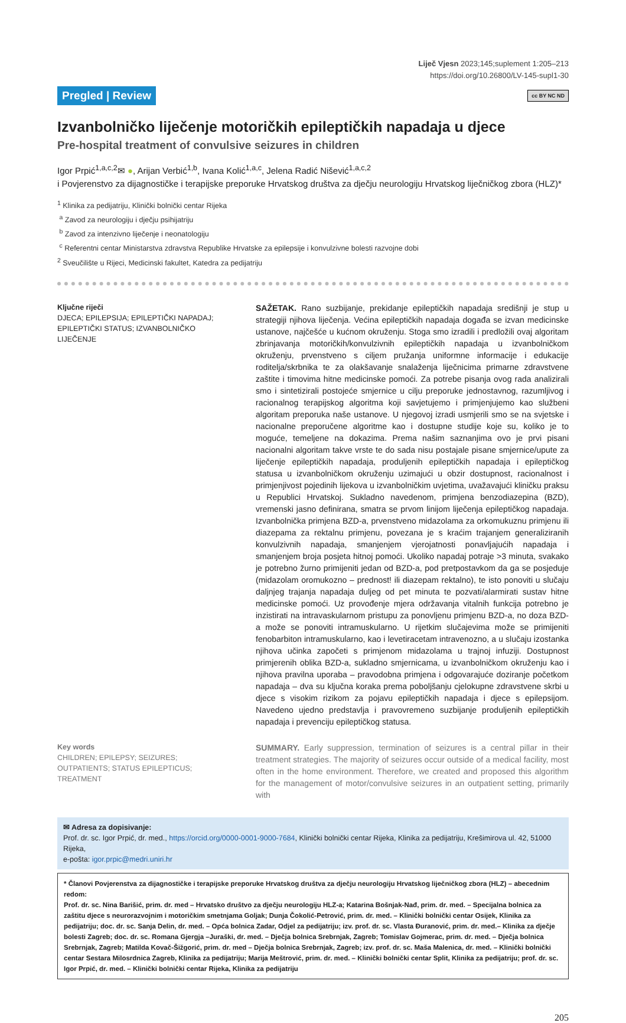Liječ Vjesn 2023;145;suplement 1:205–213
https://doi.org/10.26800/LV-145-supl1-30
Pregled | Review cc BY NC ND
Izvanbolničko liječenje motoričkih epileptičkih napadaja u djece
Pre-hospital treatment of convulsive seizures in children
Igor Prpić<sup>1,a,c,2</sup>✉ ●, Arijan Verbić<sup>1,b</sup>, Ivana Kolić<sup>1,a,c</sup>, Jelena Radić Nišević<sup>1,a,c,2</sup>
i Povjerenstvo za dijagnostičke i terapijske preporuke Hrvatskog društva za dječju neurologiju Hrvatskog liječničkog zbora (HLZ)*
<sup>1</sup> Klinika za pedijatriju, Klinički bolnički centar Rijeka
<sup>a</sup> Zavod za neurologiju i dječju psihijatriju
<sup>b</sup> Zavod za intenzivno liječenje i neonatologiju
<sup>c</sup> Referentni centar Ministarstva zdravstva Republike Hrvatske za epilepsije i konvulzivne bolesti razvojne dobi
<sup>2</sup> Sveučilište u Rijeci, Medicinski fakultet, Katedra za pedijatriju
Ključne riječi
DJECA; EPILEPSIJA; EPILEPTIČKI NAPADAJ; EPILEPTIČKI STATUS; IZVANBOLNIČKO LIJEČENJE
SAŽETAK. Rano suzbijanje, prekidanje epileptičkih napadaja središnji je stup u strategiji njihova liječenja. Većina epileptičkih napadaja događa se izvan medicinske ustanove, najčešće u kućnom okruženju. Stoga smo izradili i predložili ovaj algoritam zbrinjavanja motoričkih/konvulzivnih epileptičkih napadaja u izvanbolničkom okruženju, prvenstveno s ciljem pružanja uniformne informacije i edukacije roditelja/skrbnika te za olakšavanje snalaženja liječnicima primarne zdravstvene zaštite i timovima hitne medicinske pomoći. Za potrebe pisanja ovog rada analizirali smo i sintetizirali postojeće smjernice u cilju preporuke jednostavnog, razumljivog i racionalnog terapijskog algoritma koji savjetujemo i primjenjujemo kao službeni algoritam preporuka naše ustanove. U njegovoj izradi usmjerili smo se na svjetske i nacionalne preporučene algoritme kao i dostupne studije koje su, koliko je to moguće, temeljene na dokazima. Prema našim saznanjima ovo je prvi pisani nacionalni algoritam takve vrste te do sada nisu postajale pisane smjernice/upute za liječenje epileptičkih napadaja, produljenih epileptičkih napadaja i epileptičkog statusa u izvanbolničkom okruženju uzimajući u obzir dostupnost, racionalnost i primjenjivost pojedinih lijekova u izvanbolničkim uvjetima, uvažavajući kliničku praksu u Republici Hrvatskoj. Sukladno navedenom, primjena benzodiazepina (BZD), vremenski jasno definirana, smatra se prvom linijom liječenja epileptičkog napadaja. Izvanbolnička primjena BZD-a, prvenstveno midazolama za orkomukuznu primjenu ili diazepama za rektalnu primjenu, povezana je s kraćim trajanjem generaliziranih konvulzivnih napadaja, smanjenjem vjerojatnosti ponavljajućih napadaja i smanjenjem broja posjeta hitnoj pomoći. Ukoliko napadaj potraje >3 minuta, svakako je potrebno žurno primijeniti jedan od BZD-a, pod pretpostavkom da ga se posjeduje (midazolam oromukozno – prednost! ili diazepam rektalno), te isto ponoviti u slučaju daljnjeg trajanja napadaja duljeg od pet minuta te pozvati/alarmirati sustav hitne medicinske pomoći. Uz provođenje mjera održavanja vitalnih funkcija potrebno je inzistirati na intravaskularnom pristupu za ponovljenu primjenu BZD-a, no doza BZD-a može se ponoviti intramuskularno. U rijetkim slučajevima može se primijeniti fenobarbiton intramuskularno, kao i levetiracetam intravenozno, a u slučaju izostanka njihova učinka započeti s primjenom midazolama u trajnoj infuziji. Dostupnost primjerenih oblika BZD-a, sukladno smjernicama, u izvanbolničkom okruženju kao i njihova pravilna uporaba – pravodobna primjena i odgovarajuće doziranje početkom napadaja – dva su ključna koraka prema poboljšanju cjelokupne zdravstvene skrbi u djece s visokim rizikom za pojavu epileptičkih napadaja i djece s epilepsijom. Navedeno ujedno predstavlja i pravovremeno suzbijanje produljenih epileptičkih napadaja i prevenciju epileptičkog statusa.
Key words
CHILDREN; EPILEPSY; SEIZURES; OUTPATIENTS; STATUS EPILEPTICUS; TREATMENT
SUMMARY. Early suppression, termination of seizures is a central pillar in their treatment strategies. The majority of seizures occur outside of a medical facility, most often in the home environment. Therefore, we created and proposed this algorithm for the management of motor/convulsive seizures in an outpatient setting, primarily with
✉ Adresa za dopisivanje:
Prof. dr. sc. Igor Prpić, dr. med., https://orcid.org/0000-0001-9000-7684, Klinički bolnički centar Rijeka, Klinika za pedijatriju, Krešimirova ul. 42, 51000 Rijeka,
e-pošta: igor.prpic@medri.uniri.hr
* Članovi Povjerenstva za dijagnostičke i terapijske preporuke Hrvatskog društva za dječju neurologiju Hrvatskog liječničkog zbora (HLZ) – abecednim redom:
Prof. dr. sc. Nina Barišić, prim. dr. med – Hrvatsko društvo za dječju neurologiju HLZ-a; Katarina Bošnjak-Nađ, prim. dr. med. – Specijalna bolnica za zaštitu djece s neurorazvojnim i motoričkim smetnjama Goljak; Dunja Čokolić-Petrović, prim. dr. med. – Klinički bolnički centar Osijek, Klinika za pedijatriju; doc. dr. sc. Sanja Delin, dr. med. – Opća bolnica Zadar, Odjel za pedijatriju; izv. prof. dr. sc. Vlasta Đuranović, prim. dr. med.– Klinika za dječje bolesti Zagreb; doc. dr. sc. Romana Gjergja –Juraški, dr. med. – Dječja bolnica Srebrnjak, Zagreb; Tomislav Gojmerac, prim. dr. med. – Dječja bolnica Srebrnjak, Zagreb; Matilda Kovač-Šižgorić, prim. dr. med – Dječja bolnica Srebrnjak, Zagreb; izv. prof. dr. sc. Maša Malenica, dr. med. – Klinički bolnički centar Sestara Milosrdnica Zagreb, Klinika za pedijatriju; Marija Meštrović, prim. dr. med. – Klinički bolnički centar Split, Klinika za pedijatriju; prof. dr. sc. Igor Prpić, dr. med. – Klinički bolnički centar Rijeka, Klinika za pedijatriju
205